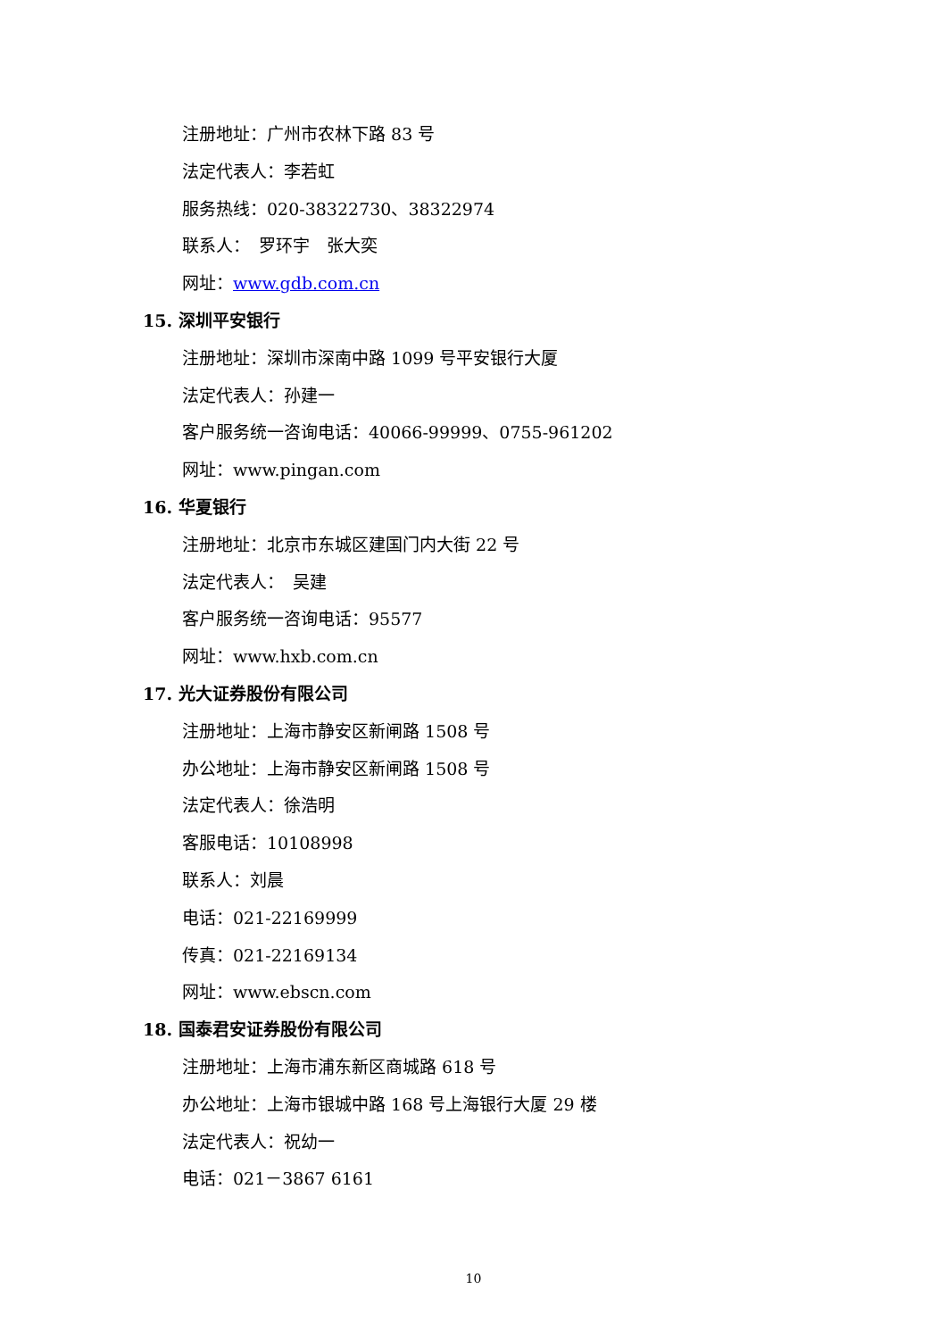注册地址：广州市农林下路 83 号
法定代表人：李若虹
服务热线：020-38322730、38322974
联系人：　罗环宇　张大奕
网址：www.gdb.com.cn
15. 深圳平安银行
注册地址：深圳市深南中路 1099 号平安银行大厦
法定代表人：孙建一
客户服务统一咨询电话：40066-99999、0755-961202
网址：www.pingan.com
16. 华夏银行
注册地址：北京市东城区建国门内大街 22 号
法定代表人：　吴建
客户服务统一咨询电话：95577
网址：www.hxb.com.cn
17. 光大证券股份有限公司
注册地址：上海市静安区新闸路 1508 号
办公地址：上海市静安区新闸路 1508 号
法定代表人：徐浩明
客服电话：10108998
联系人：刘晨
电话：021-22169999
传真：021-22169134
网址：www.ebscn.com
18. 国泰君安证券股份有限公司
注册地址：上海市浦东新区商城路 618 号
办公地址：上海市银城中路 168 号上海银行大厦 29 楼
法定代表人：祝幼一
电话：021－3867 6161
10